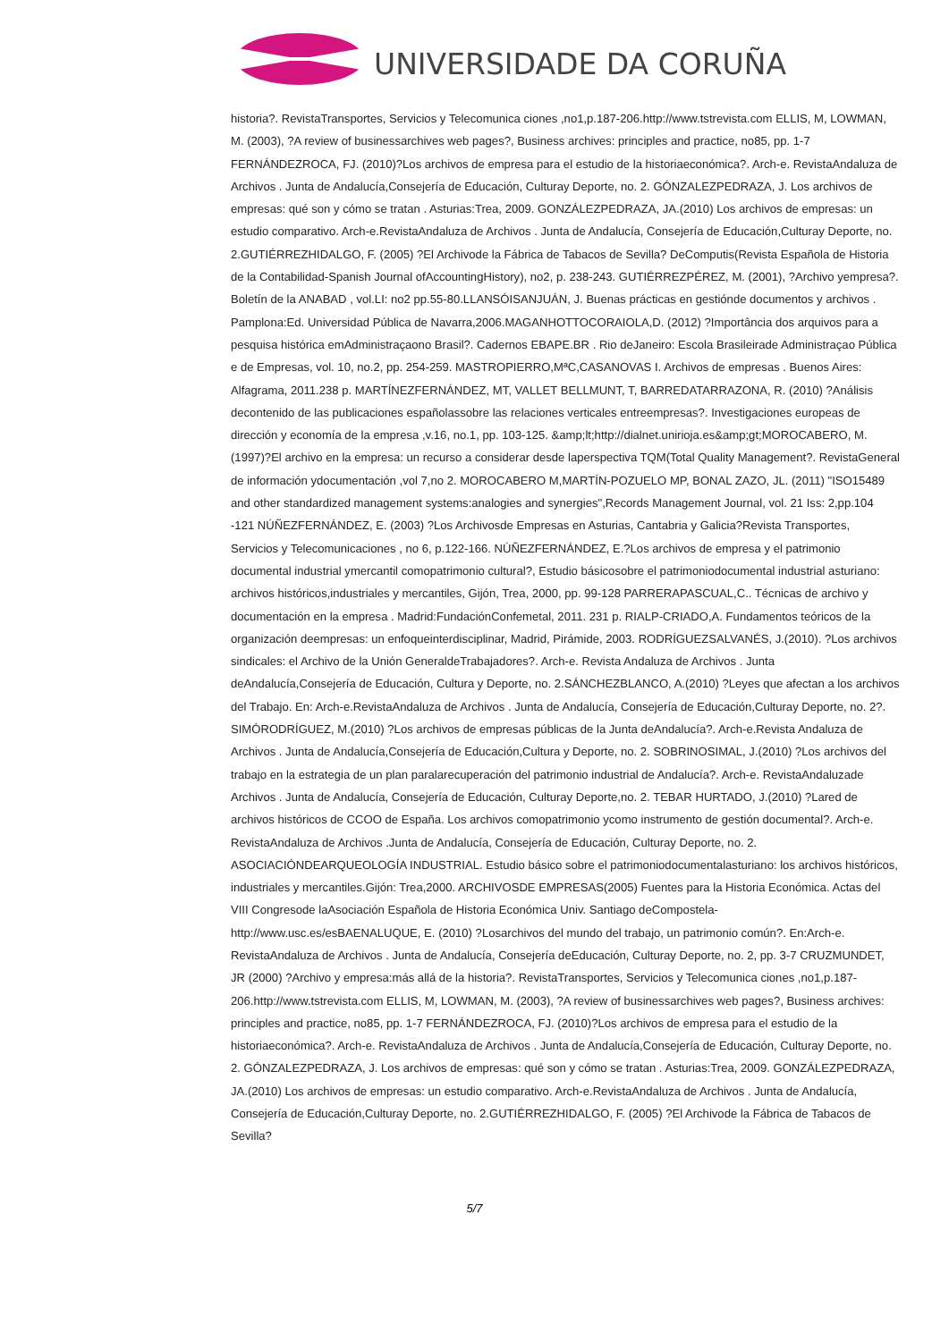UNIVERSIDADE DA CORUÑA
historia?. RevistaTransportes, Servicios y Telecomunica ciones ,no1,p.187-206.http://www.tstrevista.com ELLIS, M, LOWMAN, M. (2003), ?A review of businessarchives web pages?, Business archives: principles and practice, no85, pp. 1-7 FERNÁNDEZROCA, FJ. (2010)?Los archivos de empresa para el estudio de la historiaeconómica?. Arch-e. RevistaAndaluza de Archivos . Junta de Andalucía,Consejería de Educación, Culturay Deporte, no. 2. GÓNZALEZPEDRAZA, J. Los archivos de empresas: qué son y cómo se tratan . Asturias:Trea, 2009. GONZÁLEZPEDRAZA, JA.(2010) Los archivos de empresas: un estudio comparativo. Arch-e.RevistaAndaluza de Archivos . Junta de Andalucía, Consejería de Educación,Culturay Deporte, no. 2.GUTIÉRREZHIDALGO, F. (2005) ?El Archivode la Fábrica de Tabacos de Sevilla? DeComputis(Revista Española de Historia de la Contabilidad-Spanish Journal ofAccountingHistory), no2, p. 238-243. GUTIÉRREZPÉREZ, M. (2001), ?Archivo yempresa?. Boletín de la ANABAD , vol.LI: no2 pp.55-80.LLANSÓISANJUÁN, J. Buenas prácticas en gestiónde documentos y archivos . Pamplona:Ed. Universidad Pública de Navarra,2006.MAGANHOTTOCORAIOLA,D. (2012) ?Importância dos arquivos para a pesquisa histórica emAdministraçaono Brasil?. Cadernos EBAPE.BR . Rio deJaneiro: Escola Brasileirade Administraçao Pública e de Empresas, vol. 10, no.2, pp. 254-259. MASTROPIERRO,MªC,CASANOVAS I. Archivos de empresas . Buenos Aires: Alfagrama, 2011.238 p. MARTÍNEZFERNÁNDEZ, MT, VALLET BELLMUNT, T, BARREDATARRAZONA, R. (2010) ?Análisis decontenido de las publicaciones españolassobre las relaciones verticales entreempresas?. Investigaciones europeas de dirección y economía de la empresa ,v.16, no.1, pp. 103-125. &amp;lt;http://dialnet.unirioja.es&amp;gt;MOROCABERO, M. (1997)?El archivo en la empresa: un recurso a considerar desde laperspectiva TQM(Total Quality Management?. RevistaGeneral de información ydocumentación ,vol 7,no 2. MOROCABERO M,MARTÍN-POZUELO MP, BONAL ZAZO, JL. (2011) "ISO15489 and other standardized management systems:analogies and synergies",Records Management Journal, vol. 21 Iss: 2,pp.104 -121 NÚÑEZFERNÁNDEZ, E. (2003) ?Los Archivosde Empresas en Asturias, Cantabria y Galicia?Revista Transportes, Servicios y Telecomunicaciones , no 6, p.122-166. NÚÑEZFERNÁNDEZ, E.?Los archivos de empresa y el patrimonio documental industrial ymercantil comopatrimonio cultural?, Estudio básicosobre el patrimoniodocumental industrial asturiano: archivos históricos,industriales y mercantiles, Gijón, Trea, 2000, pp. 99-128 PARRERAPASCUAL,C.. Técnicas de archivo y documentación en la empresa . Madrid:FundaciónConfemetal, 2011. 231 p. RIALP-CRIADO,A. Fundamentos teóricos de la organización deempresas: un enfoqueinterdisciplinar, Madrid, Pirámide, 2003. RODRÍGUEZSALVANÉS, J.(2010). ?Los archivos sindicales: el Archivo de la Unión GeneraldeTrabajadores?. Arch-e. Revista Andaluza de Archivos . Junta deAndalucía,Consejería de Educación, Cultura y Deporte, no. 2.SÁNCHEZBLANCO, A.(2010) ?Leyes que afectan a los archivos del Trabajo. En: Arch-e.RevistaAndaluza de Archivos . Junta de Andalucía, Consejería de Educación,Culturay Deporte, no. 2?. SIMÓRODRÍGUEZ, M.(2010) ?Los archivos de empresas públicas de la Junta deAndalucía?. Arch-e.Revista Andaluza de Archivos . Junta de Andalucía,Consejería de Educación,Cultura y Deporte, no. 2. SOBRINOSIMAL, J.(2010) ?Los archivos del trabajo en la estrategia de un plan paralarecuperación del patrimonio industrial de Andalucía?. Arch-e. RevistaAndaluzade Archivos . Junta de Andalucía, Consejería de Educación, Culturay Deporte,no. 2. TEBAR HURTADO, J.(2010) ?Lared de archivos históricos de CCOO de España. Los archivos comopatrimonio ycomo instrumento de gestión documental?. Arch-e. RevistaAndaluza de Archivos .Junta de Andalucía, Consejería de Educación, Culturay Deporte, no. 2. ASOCIACIÓNDEARQUEOLOGÍA INDUSTRIAL. Estudio básico sobre el patrimoniodocumentalasturiano: los archivos históricos, industriales y mercantiles.Gijón: Trea,2000. ARCHIVOSDE EMPRESAS(2005) Fuentes para la Historia Económica. Actas del VIII Congresode laAsociación Española de Historia Económica Univ. Santiago deCompostela-http://www.usc.es/esBAENALUQUE, E. (2010) ?Losarchivos del mundo del trabajo, un patrimonio común?. En:Arch-e. RevistaAndaluza de Archivos . Junta de Andalucía, Consejería deEducación, Culturay Deporte, no. 2, pp. 3-7 CRUZMUNDET, JR (2000) ?Archivo y empresa:más allá de la historia?. RevistaTransportes, Servicios y Telecomunica ciones ,no1,p.187-206.http://www.tstrevista.com ELLIS, M, LOWMAN, M. (2003), ?A review of businessarchives web pages?, Business archives: principles and practice, no85, pp. 1-7 FERNÁNDEZROCA, FJ. (2010)?Los archivos de empresa para el estudio de la historiaeconómica?. Arch-e. RevistaAndaluza de Archivos . Junta de Andalucía,Consejería de Educación, Culturay Deporte, no. 2. GÓNZALEZPEDRAZA, J. Los archivos de empresas: qué son y cómo se tratan . Asturias:Trea, 2009. GONZÁLEZPEDRAZA, JA.(2010) Los archivos de empresas: un estudio comparativo. Arch-e.RevistaAndaluza de Archivos . Junta de Andalucía, Consejería de Educación,Culturay Deporte, no. 2.GUTIÉRREZHIDALGO, F. (2005) ?El Archivode la Fábrica de Tabacos de Sevilla?
5/7